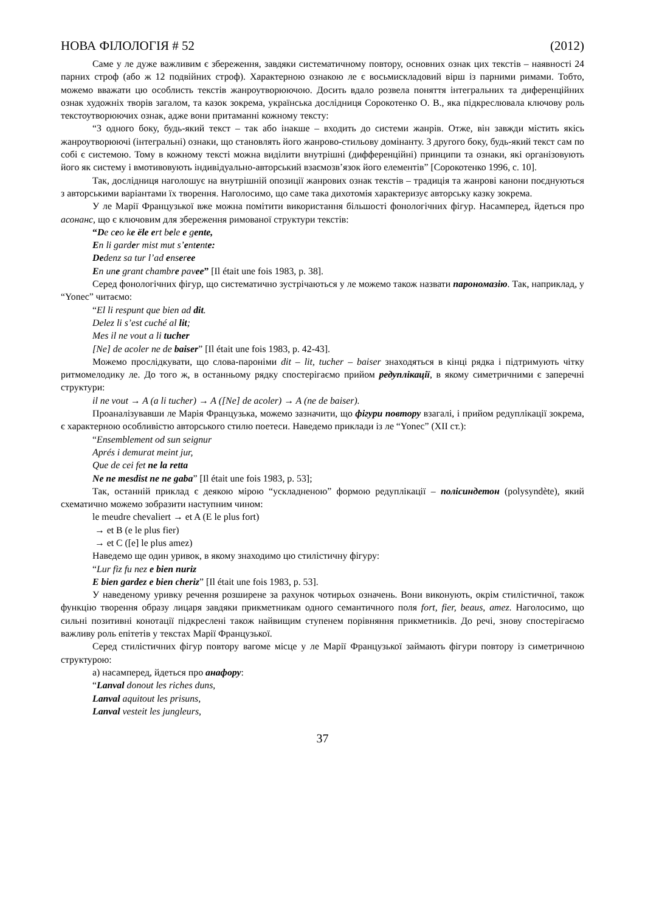НОВА ФІЛОЛОГІЯ # 52 (2012)
Саме у ле дуже важливим є збереження, завдяки систематичному повтору, основних ознак цих текстів – наявності 24 парних строф (або ж 12 подвійних строф). Характерною ознакою ле є восьмискладовий вірш із парними римами. Тобто, можемо вважати цю особлисть текстів жанроутворюючою. Досить вдало розвела поняття інтегральних та диференційних ознак художніх творів загалом, та казок зокрема, українська дослідниця Сорокотенко О. В., яка підкреслювала ключову роль текстоутворюючих ознак, адже вони притаманні кожному тексту:
“З одного боку, будь-який текст – так або інакше – входить до системи жанрів. Отже, він завжди містить якісь жанроутворюючі (інтегральні) ознаки, що становлять його жанрово-стильову домінанту. З другого боку, будь-який текст сам по собі є системою. Тому в кожному тексті можна виділити внутрішні (дифференційні) принципи та ознаки, які організовують його як систему і вмотивовують індивідуально-авторський взаємозв’язок його елементів” [Сорокотенко 1996, с. 10].
Так, дослідниця наголошує на внутрішній опозиції жанрових ознак текстів – традиція та жанрові канони поєднуються з авторськими варіантами їх творення. Наголосимо, що саме така дихотомія характеризує авторську казку зокрема.
У ле Марії Французької вже можна помітити використання більшості фонологічних фігур. Насамперед, йдеться про асонанс, що є ключовим для збереження римованої структури текстів:
“De ceo ke ële ert bele e gente,
En li garder mist mut s’entente:
Dedenz sa tur l’ad enseree
En une grant chambre pavee” [Il était une fois 1983, p. 38].
Серед фонологічних фігур, що систематично зустрічаються у ле можемо також назвати парономазію. Так, наприклад, у “Yonec” читаємо:
“El li respunt que bien ad dit.
Delez li s’est cuché al lit;
Mes il ne vout a li tucher
[Ne] de acoler ne de baiser” [Il était une fois 1983, p. 42-43].
Можемо прослідкувати, що слова-пароніми dit – lit, tucher – baiser знаходяться в кінці рядка і підтримують чітку ритмомелодику ле. До того ж, в останньому рядку спостерігаємо прийом редуплікації, в якому симетричними є заперечні структури:
il ne vout → A (a li tucher) → A ([Ne] de acoler) → A (ne de baiser).
Проаналізувавши ле Марія Французька, можемо зазначити, що фігури повтору взагалі, і прийом редуплікації зокрема, є характерною особливістю авторського стилю поетеси. Наведемо приклади із ле “Yonec” (XII ст.):
“Ensemblement od sun seignur
Aprés i demurat meint jur,
Que de cei fet ne la retta
Ne ne mesdist ne ne gaba” [Il était une fois 1983, p. 53];
Так, останній приклад є деякою мірою “ускладненою” формою редуплікації – полісиндетон (polysyndète), який схематично можемо зобразити наступним чином:
le meudre chevaliert → et A (E le plus fort)
→ et B (e le plus fier)
→ et C ([e] le plus amez)
Наведемо ще один уривок, в якому знаходимо цю стилістичну фігуру:
“Lur fiz fu nez e bien nuriz
E bien gardez e bien cheriz” [Il était une fois 1983, p. 53].
У наведеному уривку речення розширене за рахунок чотирьох означень. Вони виконують, окрім стилістичної, також функцію творення образу лицаря завдяки прикметникам одного семантичного поля fort, fier, beaus, amez. Наголосимо, що сильні позитивні конотації підкреслені також найвищим ступенем порівняння прикметників. До речі, знову спостерігаємо важливу роль епітетів у текстах Марії Французької.
Серед стилістичних фігур повтору вагоме місце у ле Марії Французької займають фігури повтору із симетричною структурою:
а) насамперед, йдеться про анафору:
“Lanval donout les riches duns,
Lanval aquitout les prisuns,
Lanval vesteit les jungleurs,
37